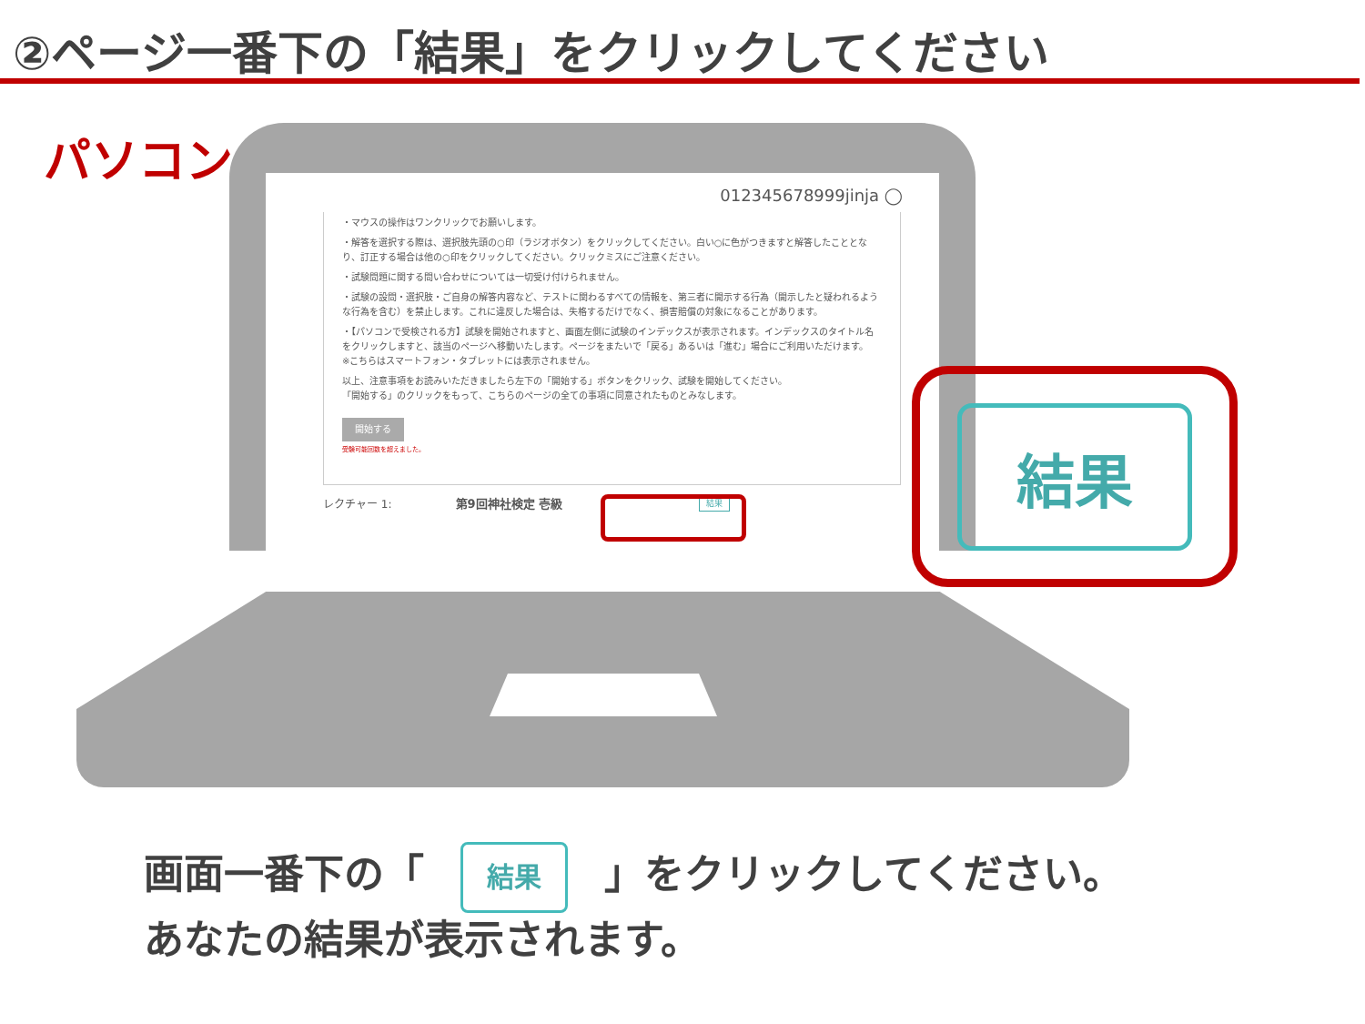②ページ一番下の「結果」をクリックしてください
パソコン
012345678999jinja ◯
・マウスの操作はワンクリックでお願いします。
・解答を選択する際は、選択肢先頭の○印（ラジオボタン）をクリックしてください。白い○に色がつきますと解答したこととなり、訂正する場合は他の○印をクリックしてください。クリックミスにご注意ください。
・試験問題に関する問い合わせについては一切受け付けられません。
・試験の設問・選択肢・ご自身の解答内容など、テストに関わるすべての情報を、第三者に開示する行為（開示したと疑われるような行為を含む）を禁止します。これに違反した場合は、失格するだけでなく、損害賠償の対象になることがあります。
・【パソコンで受検される方】試験を開始されますと、画面左側に試験のインデックスが表示されます。インデックスのタイトル名をクリックしますと、該当のページへ移動いたします。ページをまたいで「戻る」あるいは「進む」場合にご利用いただけます。
※こちらはスマートフォン・タブレットには表示されません。
以上、注意事項をお読みいただきましたら左下の「開始する」ボタンをクリック、試験を開始してください。
「開始する」のクリックをもって、こちらのページの全ての事項に同意されたものとみなします。
開始する
受験可能回数を超えました。
レクチャー 1: 第9回神社検定 壱級 結果
結果
画面一番下の「 結果 」をクリックしてください。
あなたの結果が表示されます。